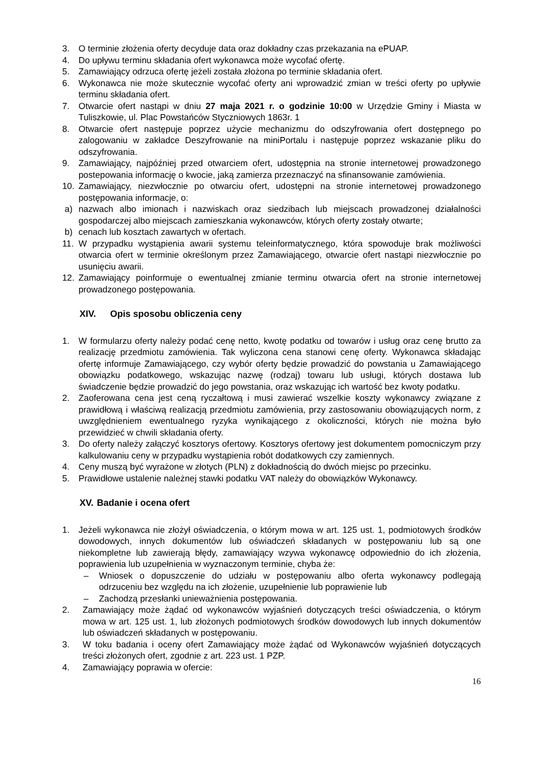3. O terminie złożenia oferty decyduje data oraz dokładny czas przekazania na ePUAP.
4. Do upływu terminu składania ofert wykonawca może wycofać ofertę.
5. Zamawiający odrzuca ofertę jeżeli została złożona po terminie składania ofert.
6. Wykonawca nie może skutecznie wycofać oferty ani wprowadzić zmian w treści oferty po upływie terminu składania ofert.
7. Otwarcie ofert nastąpi w dniu 27 maja 2021 r. o godzinie 10:00 w Urzędzie Gminy i Miasta w Tuliszkowie, ul. Plac Powstańców Styczniowych 1863r. 1
8. Otwarcie ofert następuje poprzez użycie mechanizmu do odszyfrowania ofert dostępnego po zalogowaniu w zakładce Deszyfrowanie na miniPortalu i następuje poprzez wskazanie pliku do odszyfrowania.
9. Zamawiający, najpóźniej przed otwarciem ofert, udostępnia na stronie internetowej prowadzonego postepowania informację o kwocie, jaką zamierza przeznaczyć na sfinansowanie zamówienia.
10. Zamawiający, niezwłocznie po otwarciu ofert, udostępni na stronie internetowej prowadzonego postępowania informacje, o:
a) nazwach albo imionach i nazwiskach oraz siedzibach lub miejscach prowadzonej działalności gospodarczej albo miejscach zamieszkania wykonawców, których oferty zostały otwarte;
b) cenach lub kosztach zawartych w ofertach.
11. W przypadku wystąpienia awarii systemu teleinformatycznego, która spowoduje brak możliwości otwarcia ofert w terminie określonym przez Zamawiającego, otwarcie ofert nastąpi niezwłocznie po usunięciu awarii.
12. Zamawiający poinformuje o ewentualnej zmianie terminu otwarcia ofert na stronie internetowej prowadzonego postępowania.
XIV. Opis sposobu obliczenia ceny
1. W formularzu oferty należy podać cenę netto, kwotę podatku od towarów i usług oraz cenę brutto za realizację przedmiotu zamówienia. Tak wyliczona cena stanowi cenę oferty. Wykonawca składając ofertę informuje Zamawiającego, czy wybór oferty będzie prowadzić do powstania u Zamawiającego obowiązku podatkowego, wskazując nazwę (rodzaj) towaru lub usługi, których dostawa lub świadczenie będzie prowadzić do jego powstania, oraz wskazując ich wartość bez kwoty podatku.
2. Zaoferowana cena jest ceną ryczałtową i musi zawierać wszelkie koszty wykonawcy związane z prawidłową i właściwą realizacją przedmiotu zamówienia, przy zastosowaniu obowiązujących norm, z uwzględnieniem ewentualnego ryzyka wynikającego z okoliczności, których nie można było przewidzieć w chwili składania oferty.
3. Do oferty należy załączyć kosztorys ofertowy. Kosztorys ofertowy jest dokumentem pomocniczym przy kalkulowaniu ceny w przypadku wystąpienia robót dodatkowych czy zamiennych.
4. Ceny muszą być wyrażone w złotych (PLN) z dokładnością do dwóch miejsc po przecinku.
5. Prawidłowe ustalenie należnej stawki podatku VAT należy do obowiązków Wykonawcy.
XV. Badanie i ocena ofert
1. Jeżeli wykonawca nie złożył oświadczenia, o którym mowa w art. 125 ust. 1, podmiotowych środków dowodowych, innych dokumentów lub oświadczeń składanych w postępowaniu lub są one niekompletne lub zawierają błędy, zamawiający wzywa wykonawcę odpowiednio do ich złożenia, poprawienia lub uzupełnienia w wyznaczonym terminie, chyba że:
– Wniosek o dopuszczenie do udziału w postępowaniu albo oferta wykonawcy podlegają odrzuceniu bez względu na ich złożenie, uzupełnienie lub poprawienie lub
– Zachodzą przesłanki unieważnienia postępowania.
2. Zamawiający może żądać od wykonawców wyjaśnień dotyczących treści oświadczenia, o którym mowa w art. 125 ust. 1, lub złożonych podmiotowych środków dowodowych lub innych dokumentów lub oświadczeń składanych w postępowaniu.
3. W toku badania i oceny ofert Zamawiający może żądać od Wykonawców wyjaśnień dotyczących treści złożonych ofert, zgodnie z art. 223 ust. 1 PZP.
4. Zamawiający poprawia w ofercie:
16